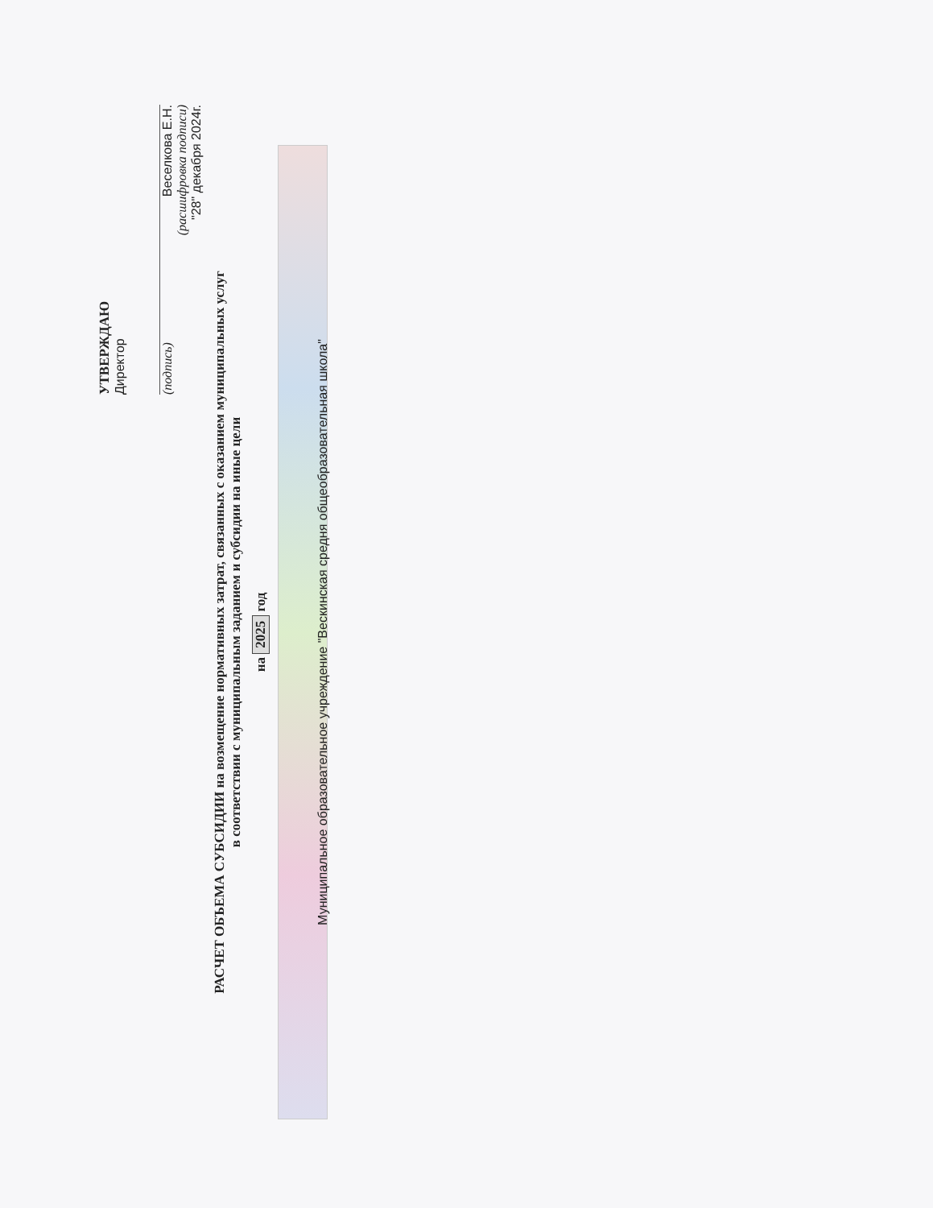УТВЕРЖДАЮ
Директор
(подпись) Веселкова Е.Н.
(расшифровка подписи)
"28" декабря 2024г.
РАСЧЕТ ОБЪЕМА СУБСИДИИ на возмещение нормативных затрат, связанных с оказанием муниципальных услуг
в соответствии с муниципальным заданием и субсидии на иные цели
на 2025 год
Муниципальное образовательное учреждение "Вескинская средня общеобразовательная школа"